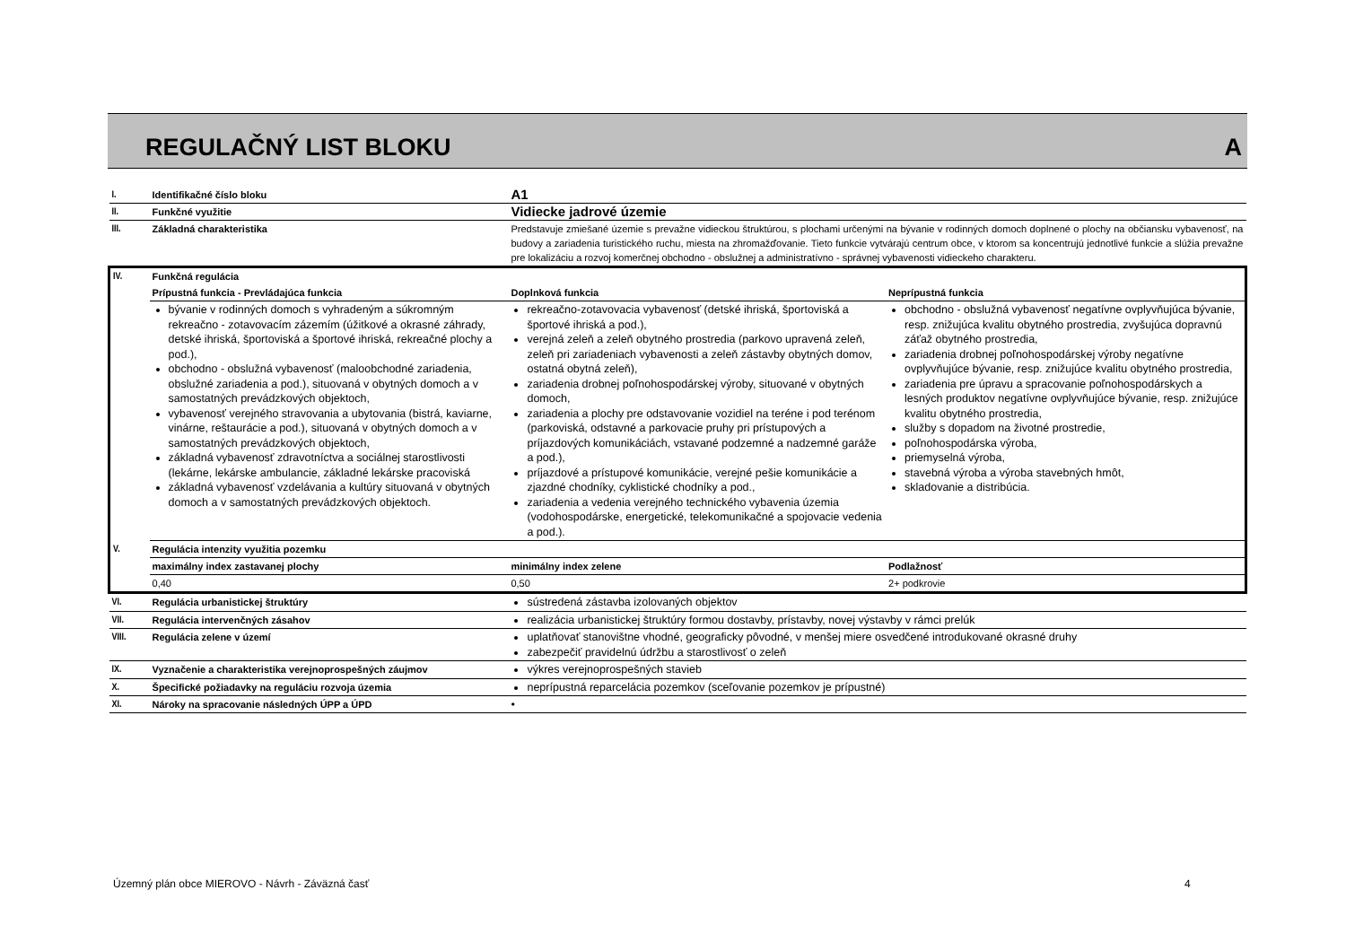REGULAČNÝ LIST BLOKU A
| I. | Identifikačné číslo bloku | A1 | |
| II. | Funkčné využitie | Vidiecke jadrové územie | |
| III. | Základná charakteristika | Predstavuje zmiešané územie s prevažne vidieckou štruktúrou, s plochami určenými na bývanie v rodinných domoch doplnené o plochy na občiansku vybavenosť, na budovy a zariadenia turistického ruchu, miesta na zhromažďovanie. Tieto funkcie vytvárajú centrum obce, v ktorom sa koncentrujú jednotlivé funkcie a slúžia prevažne pre lokalizáciu a rozvoj komerčnej obchodno - obslužnej a administratívno - správnej vybavenosti vidieckeho charakteru. | |
| IV. | Funkčná regulácia | | |
| | Prípustná funkcia - Prevládajúca funkcia | Doplnková funkcia | Neprípustná funkcia |
| | bývanie v rodinných domoch s vyhradeným a súkromným rekreačno - zotavovacím zázemím (úžitkové a okrasné záhrady, detské ihriská, športoviská a športové ihriská, rekreačné plochy a pod.), obchodno - obslužná vybavenosť (maloobchodné zariadenia, obslužné zariadenia a pod.), situovaná v obytných domoch a v samostatných prevádzkových objektoch, vybavenosť verejného stravovania a ubytovania (bistrá, kaviarne, vinárne, reštaurácie a pod.), situovaná v obytných domoch a v samostatných prevádzkových objektoch, základná vybavenosť zdravotníctva a sociálnej starostlivosti (lekárne, lekárske ambulancie, základné lekárske pracoviská základná vybavenosť vzdelávania a kultúry situovaná v obytných domoch a v samostatných prevádzkových objektoch. | rekreačno-zotavovacia vybavenosť (detské ihriská, športoviská a športové ihriská a pod.), verejná zeleň a zeleň obytného prostredia (parkovo upravená zeleň, zeleň pri zariadeniach vybavenosti a zeleň zástavby obytných domov, ostatná obytná zeleň), zariadenia drobnej poľnohospodárskej výroby, situované v obytných domoch, zariadenia a plochy pre odstavovanie vozidiel na teréne i pod terénom (parkoviská, odstavné a parkovacie pruhy pri prístupových a príjazdových komunikáciách, vstavané podzemné a nadzemné garáže a pod.), príjazdové a prístupové komunikácie, verejné pešie komunikácie a zjazdné chodníky, cyklistické chodníky a pod., zariadenia a vedenia verejného technického vybavenia územia (vodohospodárske, energetické, telekomunikačné a spojovacie vedenia a pod.). | obchodno - obslužná vybavenosť negatívne ovplyvňujúca bývanie, resp. znižujúca kvalitu obytného prostredia, zvyšujúca dopravnú záťaž obytného prostredia, zariadenia drobnej poľnohospodárskej výroby negatívne ovplyvňujúce bývanie, resp. znižujúce kvalitu obytného prostredia, zariadenia pre úpravu a spracovanie poľnohospodárskych a lesných produktov negatívne ovplyvňujúce bývanie, resp. znižujúce kvalitu obytného prostredia, služby s dopadom na životné prostredie, poľnohospodárska výroba, priemyselná výroba, stavebná výroba a výroba stavebných hmôt, skladovanie a distribúcia. |
| V. | Regulácia intenzity využitia pozemku | | |
| | maximálny index zastavanej plochy | minimálny index zelene | Podlažnosť |
| | 0,40 | 0,50 | 2+ podkrovie |
| VI. | Regulácia urbanistickej štruktúry | sústredená zástavba izolovaných objektov | |
| VII. | Regulácia intervenčných zásahov | realizácia urbanistickej štruktúry formou dostavby, prístavby, novej výstavby v rámci prelúk | |
| VIII. | Regulácia zelene v území | uplatňovať stanovištne vhodné, geograficky pôvodné, v menšej miere osvedčené introdukované okrasné druhy zabezpečiť pravidelnú údržbu a starostlivosť o zeleň | |
| IX. | Vyznačenie a charakteristika verejnoprospešných záujmov | výkres verejnoprospešných stavieb | |
| X. | Špecifické požiadavky na reguláciu rozvoja územia | neprípustná reparcelácia pozemkov (sceľovanie pozemkov je prípustné) | |
| XI. | Nároky na spracovanie následných ÚPP a ÚPD | • | |
Územný plán obce MIEROVO - Návrh - Záväzná časť
4